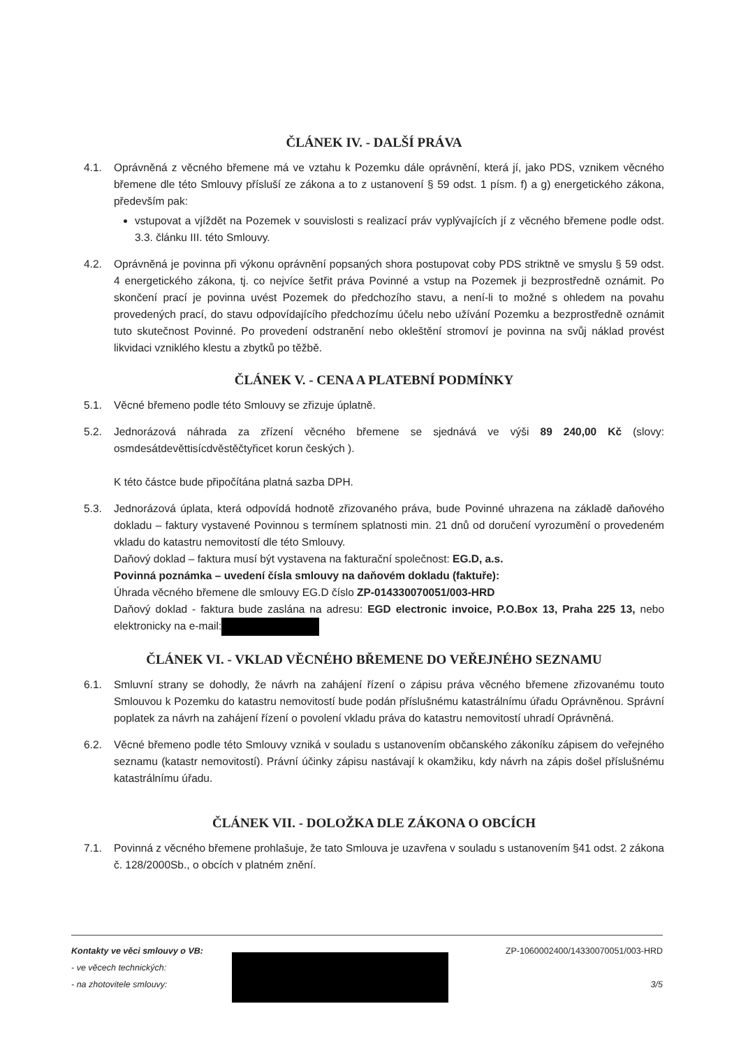ČLÁNEK IV. - DALŠÍ PRÁVA
4.1. Oprávněná z věcného břemene má ve vztahu k Pozemku dále oprávnění, která jí, jako PDS, vznikem věcného břemene dle této Smlouvy přísluší ze zákona a to z ustanovení § 59 odst. 1 písm. f) a g) energetického zákona, především pak:
vstupovat a vjíždět na Pozemek v souvislosti s realizací práv vyplývajících jí z věcného břemene podle odst. 3.3. článku III. této Smlouvy.
4.2. Oprávněná je povinna při výkonu oprávnění popsaných shora postupovat coby PDS striktně ve smyslu § 59 odst. 4 energetického zákona, tj. co nejvíce šetřit práva Povinné a vstup na Pozemek ji bezprostředně oznámit. Po skončení prací je povinna uvést Pozemek do předchozího stavu, a není-li to možné s ohledem na povahu provedených prací, do stavu odpovídajícího předchozímu účelu nebo užívání Pozemku a bezprostředně oznámit tuto skutečnost Povinné. Po provedení odstranění nebo okleštění stromoví je povinna na svůj náklad provést likvidaci vzniklého klestu a zbytků po těžbě.
ČLÁNEK V. - CENA A PLATEBNÍ PODMÍNKY
5.1. Věcné břemeno podle této Smlouvy se zřizuje úplatně.
5.2. Jednorázová náhrada za zřízení věcného břemene se sjednává ve výši 89 240,00 Kč (slovy: osmdesátdevěttisícdvěstěčtyřicet korun českých ).
K této částce bude připočítána platná sazba DPH.
5.3. Jednorázová úplata, která odpovídá hodnotě zřizovaného práva, bude Povinné uhrazena na základě daňového dokladu – faktury vystavené Povinnou s termínem splatnosti min. 21 dnů od doručení vyrozumění o provedeném vkladu do katastru nemovitostí dle této Smlouvy.
Daňový doklad – faktura musí být vystavena na fakturační společnost: EG.D, a.s.
Povinná poznámka – uvedení čísla smlouvy na daňovém dokladu (faktuře):
Úhrada věcného břemene dle smlouvy EG.D číslo ZP-014330070051/003-HRD
Daňový doklad - faktura bude zaslána na adresu: EGD electronic invoice, P.O.Box 13, Praha 225 13, nebo elektronicky na e-mail:
ČLÁNEK VI. - VKLAD VĚCNÉHO BŘEMENE DO VEŘEJNÉHO SEZNAMU
6.1. Smluvní strany se dohodly, že návrh na zahájení řízení o zápisu práva věcného břemene zřizovanému touto Smlouvou k Pozemku do katastru nemovitostí bude podán příslušnému katastrálnímu úřadu Oprávněnou. Správní poplatek za návrh na zahájení řízení o povolení vkladu práva do katastru nemovitostí uhradí Oprávněná.
6.2. Věcné břemeno podle této Smlouvy vzniká v souladu s ustanovením občanského zákoníku zápisem do veřejného seznamu (katastr nemovitostí). Právní účinky zápisu nastávají k okamžiku, kdy návrh na zápis došel příslušnému katastrálnímu úřadu.
ČLÁNEK VII. - DOLOŽKA DLE ZÁKONA O OBCÍCH
7.1. Povinná z věcného břemene prohlašuje, že tato Smlouva je uzavřena v souladu s ustanovením §41 odst. 2 zákona č. 128/2000Sb., o obcích v platném znění.
Kontakty ve věci smlouvy o VB:
- ve věcech technických:
- na zhotovitele smlouvy:
ZP-1060002400/14330070051/003-HRD
3/5